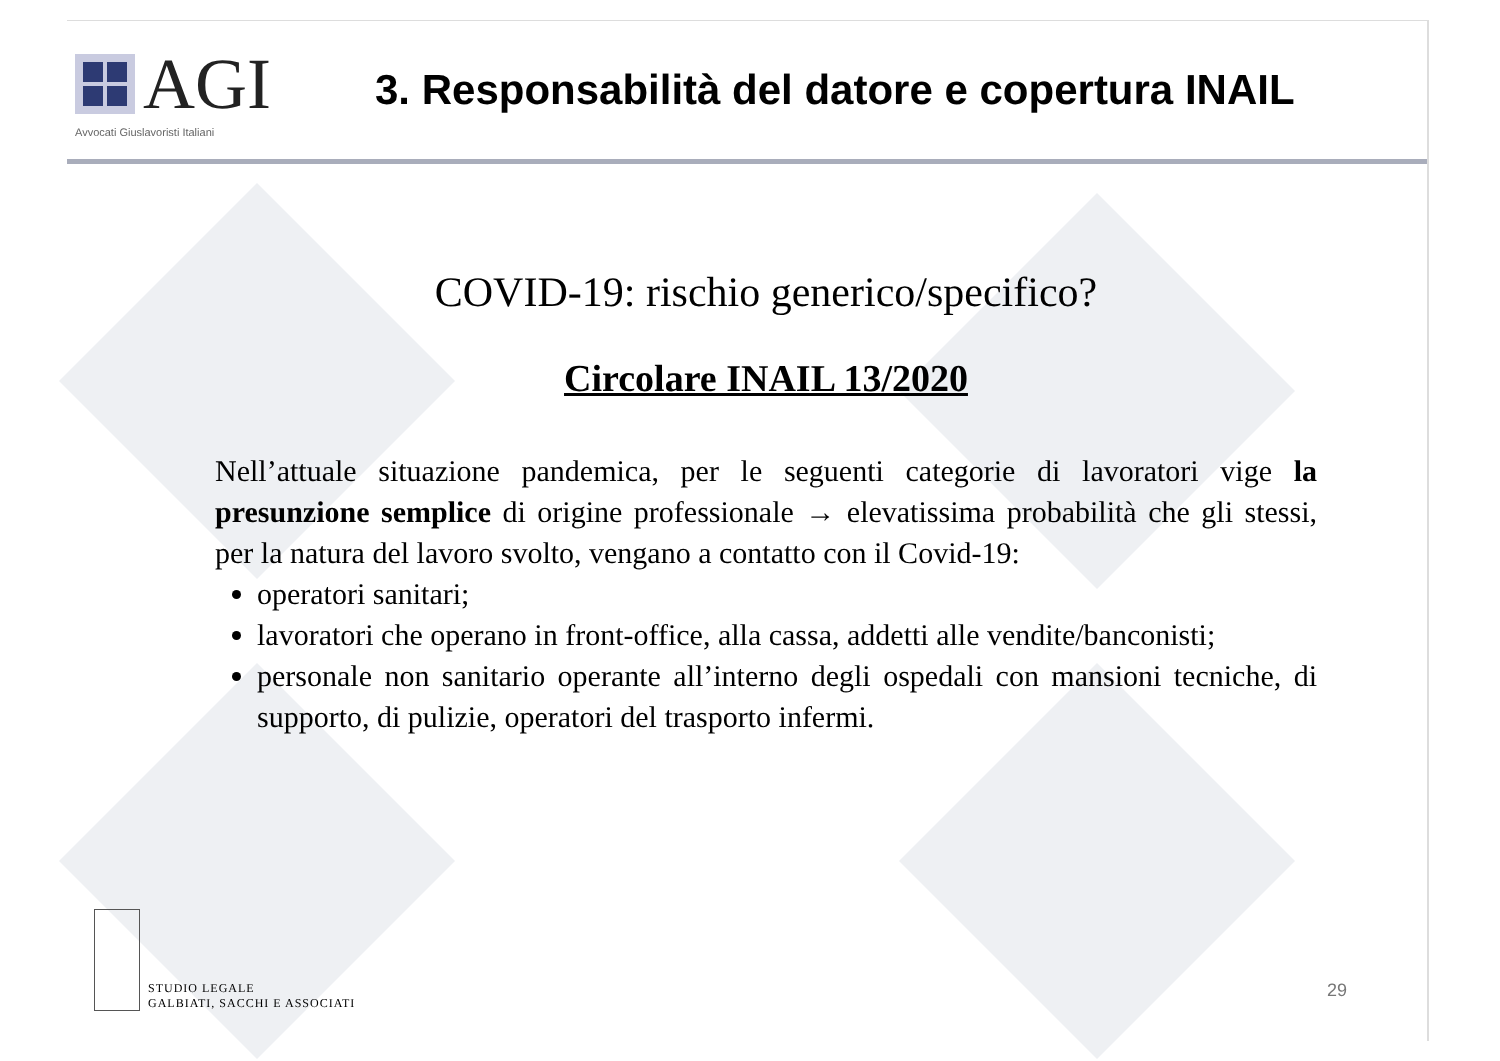AGI
Avvocati Giuslavoristi Italiani
3. Responsabilità del datore e copertura INAIL
COVID-19: rischio generico/specifico?
Circolare INAIL 13/2020
Nell’attuale situazione pandemica, per le seguenti categorie di lavoratori vige la presunzione semplice di origine professionale → elevatissima probabilità che gli stessi, per la natura del lavoro svolto, vengano a contatto con il Covid-19:
operatori sanitari;
lavoratori che operano in front-office, alla cassa, addetti alle vendite/banconisti;
personale non sanitario operante all’interno degli ospedali con mansioni tecniche, di supporto, di pulizie, operatori del trasporto infermi.
STUDIO LEGALE
GALBIATI, SACCHI E ASSOCIATI
29